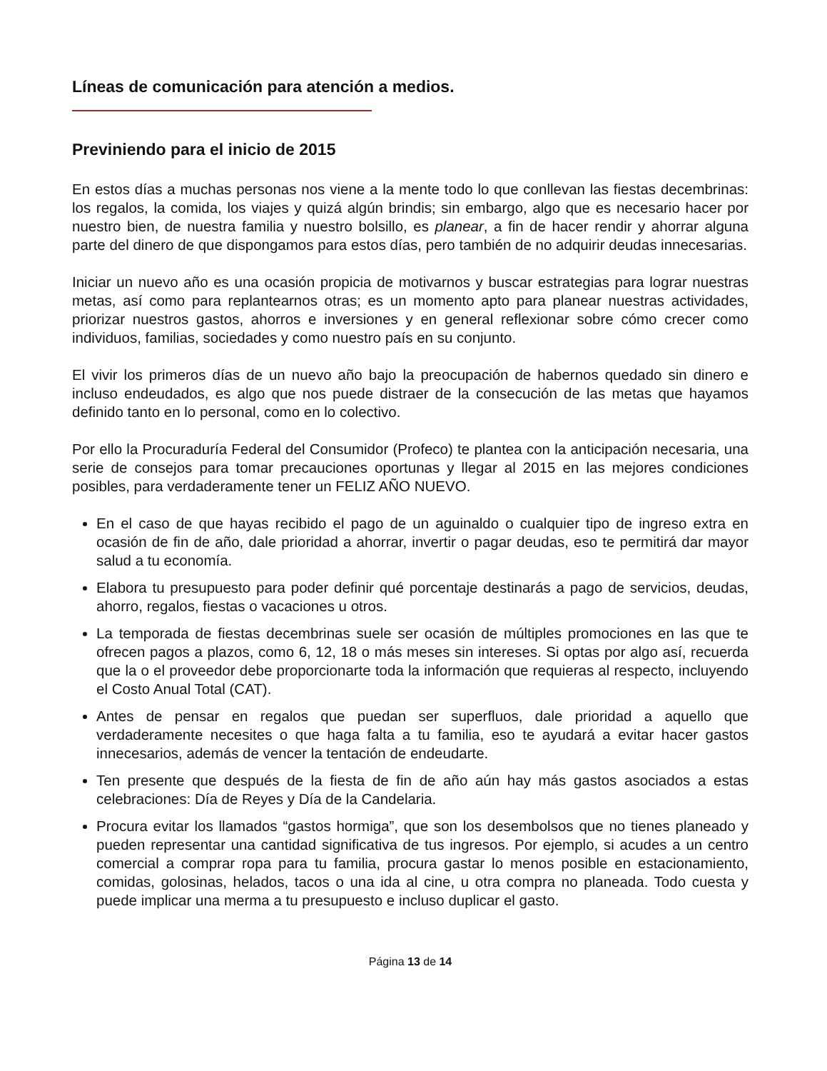Líneas de comunicación para atención a medios.
Previniendo para el inicio de 2015
En estos días a muchas personas nos viene a la mente todo lo que conllevan las fiestas decembrinas: los regalos, la comida, los viajes y quizá algún brindis; sin embargo, algo que es necesario hacer por nuestro bien, de nuestra familia y nuestro bolsillo, es planear, a fin de hacer rendir y ahorrar alguna parte del dinero de que dispongamos para estos días, pero también de no adquirir deudas innecesarias.
Iniciar un nuevo año es una ocasión propicia de motivarnos y buscar estrategias para lograr nuestras metas, así como para replantearnos otras; es un momento apto para planear nuestras actividades, priorizar nuestros gastos, ahorros e inversiones y en general reflexionar sobre cómo crecer como individuos, familias, sociedades y como nuestro país en su conjunto.
El vivir los primeros días de un nuevo año bajo la preocupación de habernos quedado sin dinero e incluso endeudados, es algo que nos puede distraer de la consecución de las metas que hayamos definido tanto en lo personal, como en lo colectivo.
Por ello la Procuraduría Federal del Consumidor (Profeco) te plantea con la anticipación necesaria, una serie de consejos para tomar precauciones oportunas y llegar al 2015 en las mejores condiciones posibles, para verdaderamente tener un FELIZ AÑO NUEVO.
En el caso de que hayas recibido el pago de un aguinaldo o cualquier tipo de ingreso extra en ocasión de fin de año, dale prioridad a ahorrar, invertir o pagar deudas, eso te permitirá dar mayor salud a tu economía.
Elabora tu presupuesto para poder definir qué porcentaje destinarás a pago de servicios, deudas, ahorro, regalos, fiestas o vacaciones u otros.
La temporada de fiestas decembrinas suele ser ocasión de múltiples promociones en las que te ofrecen pagos a plazos, como 6, 12, 18 o más meses sin intereses. Si optas por algo así, recuerda que la o el proveedor debe proporcionarte toda la información que requieras al respecto, incluyendo el Costo Anual Total (CAT).
Antes de pensar en regalos que puedan ser superfluos, dale prioridad a aquello que verdaderamente necesites o que haga falta a tu familia, eso te ayudará a evitar hacer gastos innecesarios, además de vencer la tentación de endeudarte.
Ten presente que después de la fiesta de fin de año aún hay más gastos asociados a estas celebraciones: Día de Reyes y Día de la Candelaria.
Procura evitar los llamados “gastos hormiga”, que son los desembolsos que no tienes planeado y pueden representar una cantidad significativa de tus ingresos. Por ejemplo, si acudes a un centro comercial a comprar ropa para tu familia, procura gastar lo menos posible en estacionamiento, comidas, golosinas, helados, tacos o una ida al cine, u otra compra no planeada. Todo cuesta y puede implicar una merma a tu presupuesto e incluso duplicar el gasto.
Página 13 de 14